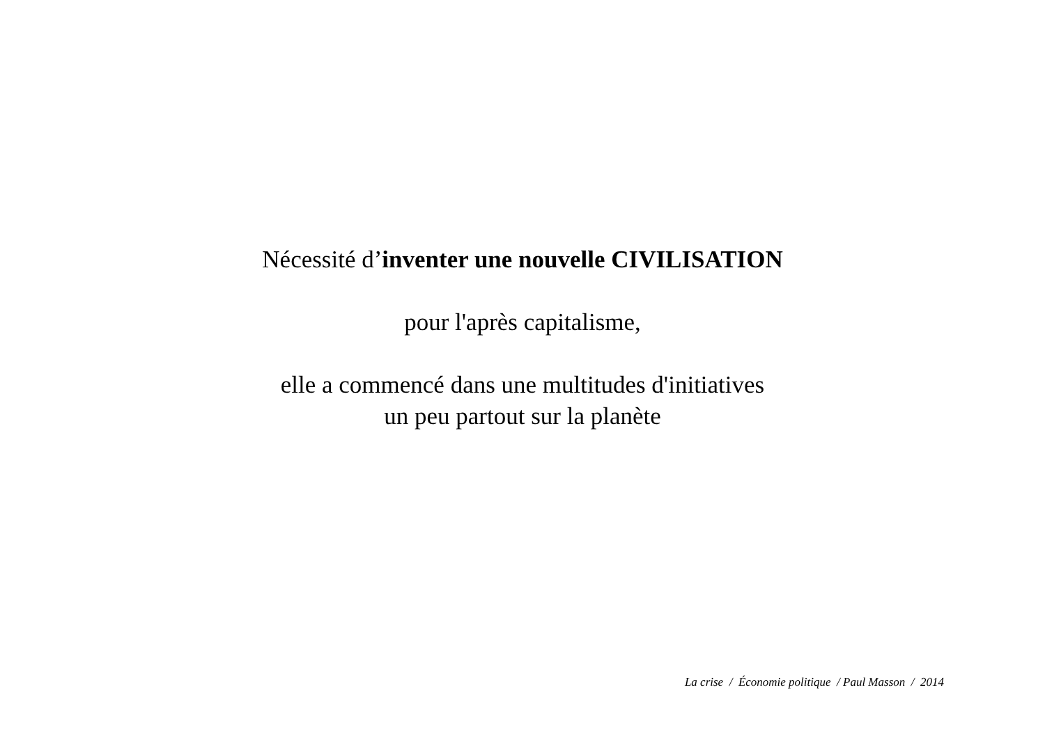Nécessité d’inventer une nouvelle CIVILISATION
pour l'après capitalisme,
elle a commencé dans une multitudes d'initiatives
un peu partout sur la planète
La crise / Économie politique / Paul Masson / 2014